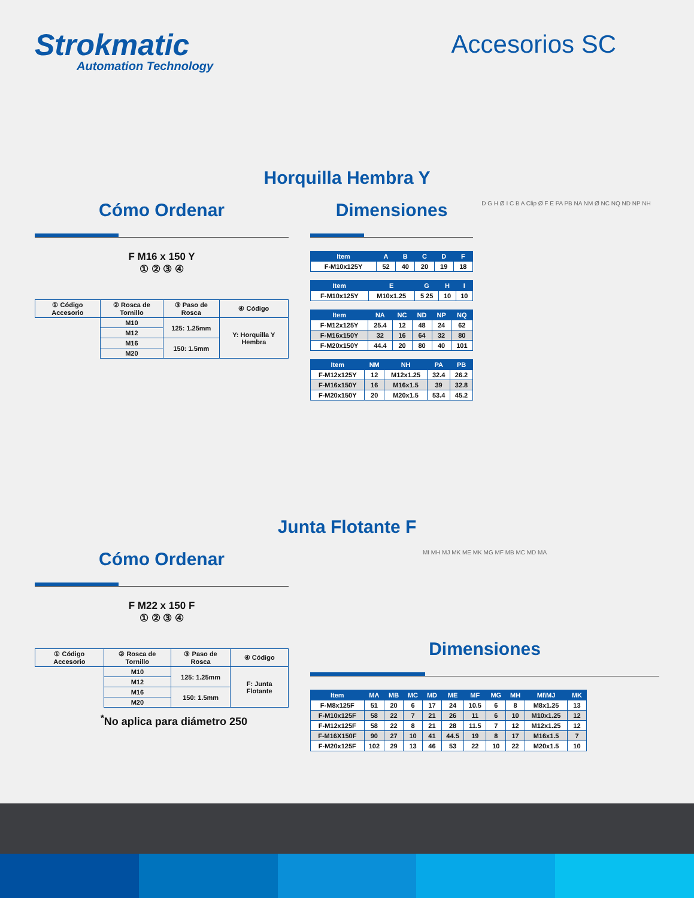Strokmatic
Automation Technology
Accesorios SC
Horquilla Hembra Y
Cómo Ordenar
F M16 x 150 Y
① ② ③ ④
| ① Código Accesorio | ② Rosca de Tornillo | ③ Paso de Rosca | ④ Código |
| | M10 | 125: 1.25mm | Y: Horquilla Y Hembra |
| | M12 | | |
| | M16 | 150: 1.5mm | |
| | M20 | | |
Dimensiones
| Item | A | B | C | D | F |
| --- | --- | --- | --- | --- | --- |
| F-M10x125Y | 52 | 40 | 20 | 19 | 18 |
| Item | E | G | H | I |
| --- | --- | --- | --- | --- |
| F-M10x125Y | M10x1.25 | 5 25 | 10 | 10 |
| Item | NA | NC | ND | NP | NQ |
| --- | --- | --- | --- | --- | --- |
| F-M12x125Y | 25.4 | 12 | 48 | 24 | 62 |
| F-M16x150Y | 32 | 16 | 64 | 32 | 80 |
| F-M20x150Y | 44.4 | 20 | 80 | 40 | 101 |
| Item | NM | NH | PA | PB |
| --- | --- | --- | --- | --- |
| F-M12x125Y | 12 | M12x1.25 | 32.4 | 26.2 |
| F-M16x150Y | 16 | M16x1.5 | 39 | 32.8 |
| F-M20x150Y | 20 | M20x1.5 | 53.4 | 45.2 |
D G H Ø I C B A Clip Ø F E PA PB NA NM Ø NC NQ ND NP NH
Junta Flotante F
Cómo Ordenar
F M22 x 150 F
① ② ③ ④
| ① Código Accesorio | ② Rosca de Tornillo | ③ Paso de Rosca | ④ Código |
| | M10 | 125: 1.25mm | F: Junta Flotante |
| | M12 | | |
| | M16 | 150: 1.5mm | |
| | M20 | | |
<sup>*</sup> No aplica para diámetro 250
MI MH MJ MK ME MK MG MF MB MC MD MA
Dimensiones
| Item | MA | MB | MC | MD | ME | MF | MG | MH | MI\MJ | MK |
| --- | --- | --- | --- | --- | --- | --- | --- | --- | --- | --- |
| F-M8x125F | 51 | 20 | 6 | 17 | 24 | 10.5 | 6 | 8 | M8x1.25 | 13 |
| F-M10x125F | 58 | 22 | 7 | 21 | 26 | 11 | 6 | 10 | M10x1.25 | 12 |
| F-M12x125F | 58 | 22 | 8 | 21 | 28 | 11.5 | 7 | 12 | M12x1.25 | 12 |
| F-M16X150F | 90 | 27 | 10 | 41 | 44.5 | 19 | 8 | 17 | M16x1.5 | 7 |
| F-M20x125F | 102 | 29 | 13 | 46 | 53 | 22 | 10 | 22 | M20x1.5 | 10 |